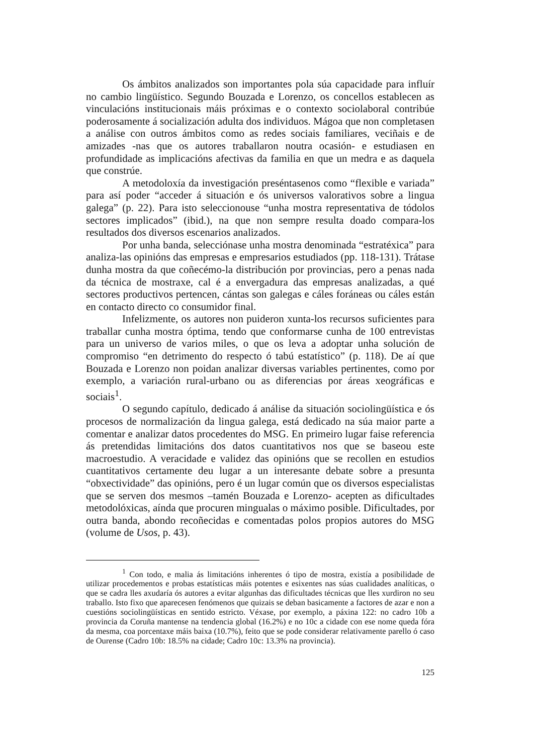Os ámbitos analizados son importantes pola súa capacidade para influír no cambio lingüístico. Segundo Bouzada e Lorenzo, os concellos establecen as vinculacións institucionais máis próximas e o contexto sociolaboral contribúe poderosamente á socialización adulta dos individuos. Mágoa que non completasen a análise con outros ámbitos como as redes sociais familiares, veciñais e de amizades -nas que os autores traballaron noutra ocasión- e estudiasen en profundidade as implicacións afectivas da familia en que un medra e as daquela que constrúe.
A metodoloxía da investigación preséntasenos como “flexible e variada” para así poder “acceder á situación e ós universos valorativos sobre a lingua galega” (p. 22). Para isto seleccionouse “unha mostra representativa de tódolos sectores implicados” (ibid.), na que non sempre resulta doado compara-los resultados dos diversos escenarios analizados.
Por unha banda, selecciónase unha mostra denominada “estratéxica” para analiza-las opinións das empresas e empresarios estudiados (pp. 118-131). Trátase dunha mostra da que coñecémo-la distribución por provincias, pero a penas nada da técnica de mostraxe, cal é a envergadura das empresas analizadas, a qué sectores productivos pertencen, cántas son galegas e cáles foráneas ou cáles están en contacto directo co consumidor final.
Infelizmente, os autores non puideron xunta-los recursos suficientes para traballar cunha mostra óptima, tendo que conformarse cunha de 100 entrevistas para un universo de varios miles, o que os leva a adoptar unha solución de compromiso “en detrimento do respecto ó tabú estatístico” (p. 118). De aí que Bouzada e Lorenzo non poidan analizar diversas variables pertinentes, como por exemplo, a variación rural-urbano ou as diferencias por áreas xeográficas e sociais<sup>1</sup>.
O segundo capítulo, dedicado á análise da situación sociolingüística e ós procesos de normalización da lingua galega, está dedicado na súa maior parte a comentar e analizar datos procedentes do MSG. En primeiro lugar faise referencia ás pretendidas limitacións dos datos cuantitativos nos que se baseou este macroestudio. A veracidade e validez das opinións que se recollen en estudios cuantitativos certamente deu lugar a un interesante debate sobre a presunta “obxectividade” das opinións, pero é un lugar común que os diversos especialistas que se serven dos mesmos –tamén Bouzada e Lorenzo- acepten as dificultades metodolóxicas, aínda que procuren mingualas o máximo posible. Dificultades, por outra banda, abondo recoñecidas e comentadas polos propios autores do MSG (volume de Usos, p. 43).
<sup>1</sup> Con todo, e malia ás limitacións inherentes ó tipo de mostra, existía a posibilidade de utilizar procedementos e probas estatísticas máis potentes e esixentes nas súas cualidades analíticas, o que se cadra lles axudaría ós autores a evitar algunhas das dificultades técnicas que lles xurdiron no seu traballo. Isto fixo que aparecesen fenómenos que quizais se deban basicamente a factores de azar e non a cuestións sociolingüísticas en sentido estricto. Véxase, por exemplo, a páxina 122: no cadro 10b a provincia da Coruña mantense na tendencia global (16.2%) e no 10c a cidade con ese nome queda fóra da mesma, coa porcentaxe máis baixa (10.7%), feito que se pode considerar relativamente parello ó caso de Ourense (Cadro 10b: 18.5% na cidade; Cadro 10c: 13.3% na provincia).
125